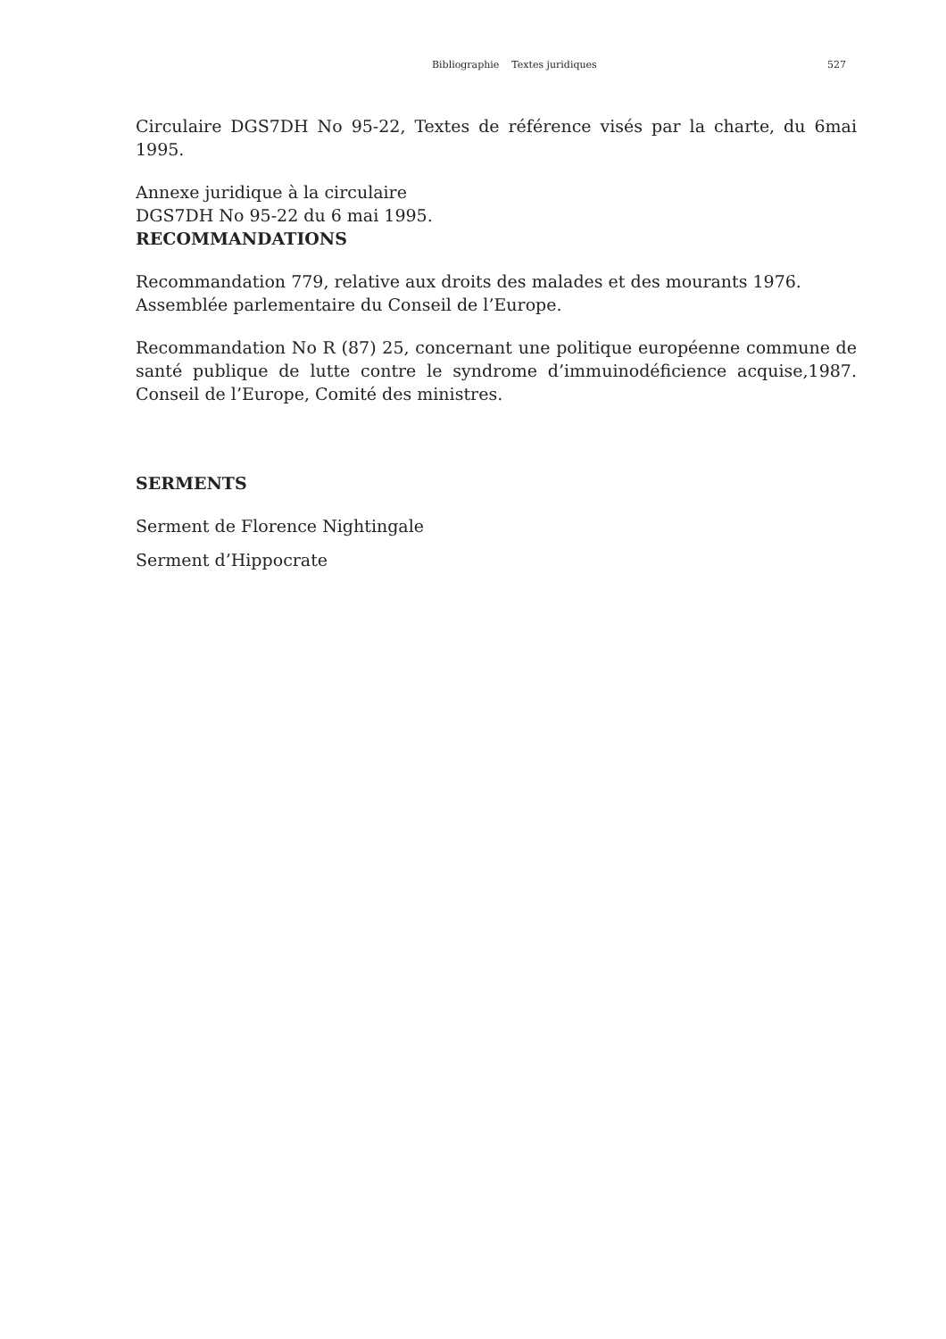Bibliographie Textes juridiques 527
Circulaire DGS7DH No 95-22, Textes de référence visés par la charte, du 6mai 1995.
Annexe juridique à la circulaire
DGS7DH No 95-22 du 6 mai 1995.
RECOMMANDATIONS
Recommandation 779, relative aux droits des malades et des mourants 1976.
Assemblée parlementaire du Conseil de l’Europe.
Recommandation No R (87) 25, concernant une politique européenne commune de santé publique de lutte contre le syndrome d’immuinodéficience acquise,1987. Conseil de l’Europe, Comité des ministres.
SERMENTS
Serment de Florence Nightingale
Serment d’Hippocrate